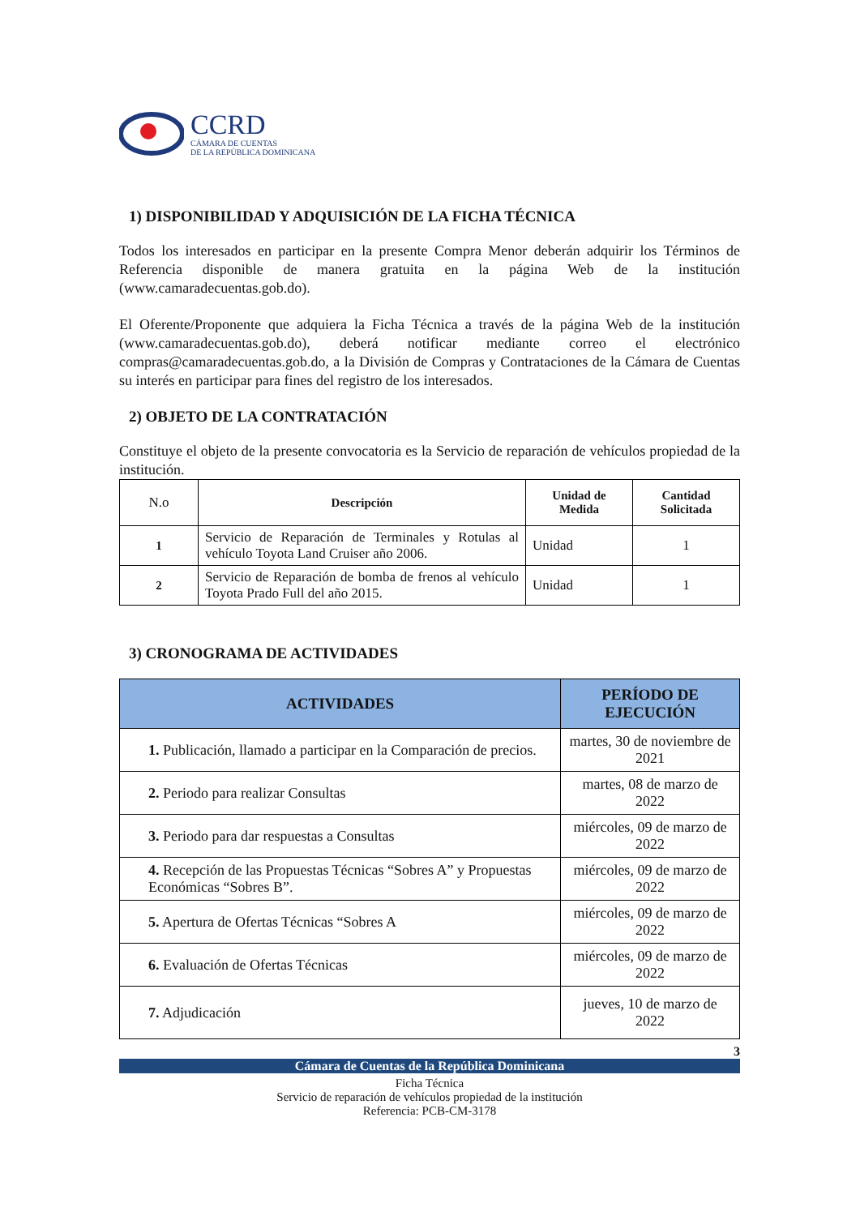CCRD
CÁMARA DE CUENTAS
DE LA REPÚBLICA DOMINICANA
1) DISPONIBILIDAD Y ADQUISICIÓN DE LA FICHA TÉCNICA
Todos los interesados en participar en la presente Compra Menor deberán adquirir los Términos de Referencia disponible de manera gratuita en la página Web de la institución (www.camaradecuentas.gob.do).
El Oferente/Proponente que adquiera la Ficha Técnica a través de la página Web de la institución (www.camaradecuentas.gob.do), deberá notificar mediante correo el electrónico compras@camaradecuentas.gob.do, a la División de Compras y Contrataciones de la Cámara de Cuentas su interés en participar para fines del registro de los interesados.
2) OBJETO DE LA CONTRATACIÓN
Constituye el objeto de la presente convocatoria es la Servicio de reparación de vehículos propiedad de la institución.
| N.o | Descripción | Unidad de Medida | Cantidad Solicitada |
| 1 | Servicio de Reparación de Terminales y Rotulas al vehículo Toyota Land Cruiser año 2006. | Unidad | 1 |
| 2 | Servicio de Reparación de bomba de frenos al vehículo Toyota Prado Full del año 2015. | Unidad | 1 |
3) CRONOGRAMA DE ACTIVIDADES
| ACTIVIDADES | PERÍODO DE EJECUCIÓN |
| --- | --- |
| 1. Publicación, llamado a participar en la Comparación de precios. | martes, 30 de noviembre de 2021 |
| 2. Periodo para realizar Consultas | martes, 08 de marzo de 2022 |
| 3. Periodo para dar respuestas a Consultas | miércoles, 09 de marzo de 2022 |
| 4. Recepción de las Propuestas Técnicas “Sobres A” y Propuestas Económicas “Sobres B”. | miércoles, 09 de marzo de 2022 |
| 5. Apertura de Ofertas Técnicas “Sobres A | miércoles, 09 de marzo de 2022 |
| 6. Evaluación de Ofertas Técnicas | miércoles, 09 de marzo de 2022 |
| 7. Adjudicación | jueves, 10 de marzo de 2022 |
3
Cámara de Cuentas de la República Dominicana
Ficha Técnica
Servicio de reparación de vehículos propiedad de la institución
Referencia: PCB-CM-3178